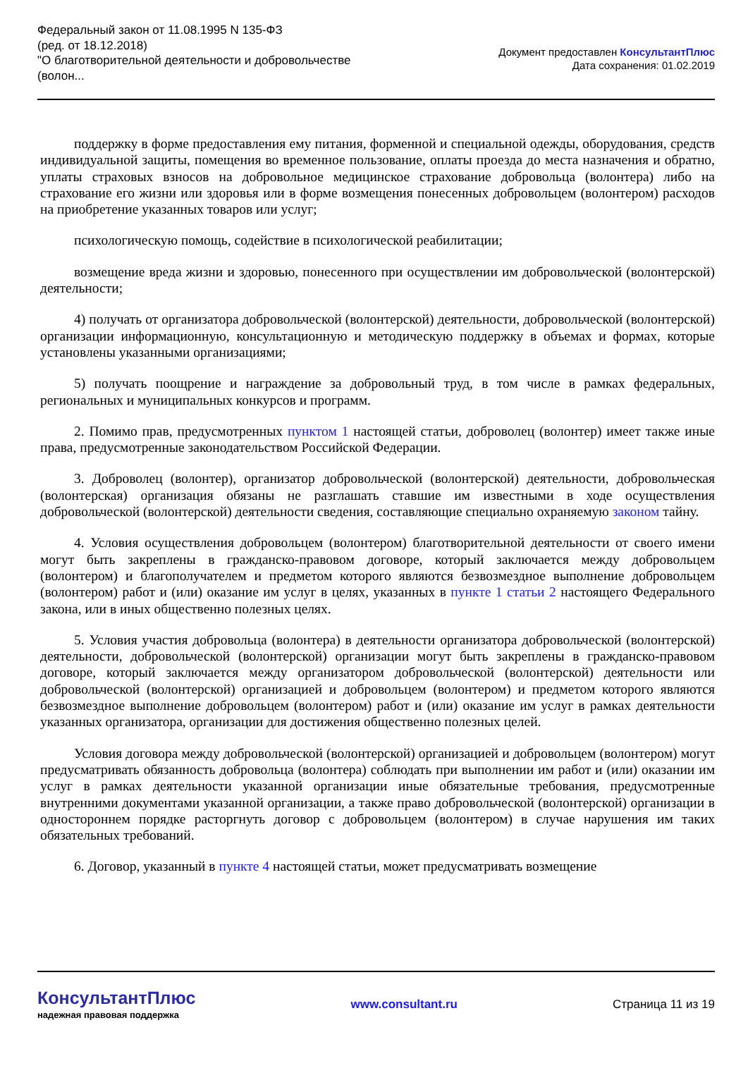Федеральный закон от 11.08.1995 N 135-ФЗ
(ред. от 18.12.2018)
"О благотворительной деятельности и добровольчестве (волон...
Документ предоставлен КонсультантПлюс
Дата сохранения: 01.02.2019
поддержку в форме предоставления ему питания, форменной и специальной одежды, оборудования, средств индивидуальной защиты, помещения во временное пользование, оплаты проезда до места назначения и обратно, уплаты страховых взносов на добровольное медицинское страхование добровольца (волонтера) либо на страхование его жизни или здоровья или в форме возмещения понесенных добровольцем (волонтером) расходов на приобретение указанных товаров или услуг;
психологическую помощь, содействие в психологической реабилитации;
возмещение вреда жизни и здоровью, понесенного при осуществлении им добровольческой (волонтерской) деятельности;
4) получать от организатора добровольческой (волонтерской) деятельности, добровольческой (волонтерской) организации информационную, консультационную и методическую поддержку в объемах и формах, которые установлены указанными организациями;
5) получать поощрение и награждение за добровольный труд, в том числе в рамках федеральных, региональных и муниципальных конкурсов и программ.
2. Помимо прав, предусмотренных пунктом 1 настоящей статьи, доброволец (волонтер) имеет также иные права, предусмотренные законодательством Российской Федерации.
3. Доброволец (волонтер), организатор добровольческой (волонтерской) деятельности, добровольческая (волонтерская) организация обязаны не разглашать ставшие им известными в ходе осуществления добровольческой (волонтерской) деятельности сведения, составляющие специально охраняемую законом тайну.
4. Условия осуществления добровольцем (волонтером) благотворительной деятельности от своего имени могут быть закреплены в гражданско-правовом договоре, который заключается между добровольцем (волонтером) и благополучателем и предметом которого являются безвозмездное выполнение добровольцем (волонтером) работ и (или) оказание им услуг в целях, указанных в пункте 1 статьи 2 настоящего Федерального закона, или в иных общественно полезных целях.
5. Условия участия добровольца (волонтера) в деятельности организатора добровольческой (волонтерской) деятельности, добровольческой (волонтерской) организации могут быть закреплены в гражданско-правовом договоре, который заключается между организатором добровольческой (волонтерской) деятельности или добровольческой (волонтерской) организацией и добровольцем (волонтером) и предметом которого являются безвозмездное выполнение добровольцем (волонтером) работ и (или) оказание им услуг в рамках деятельности указанных организатора, организации для достижения общественно полезных целей.
Условия договора между добровольческой (волонтерской) организацией и добровольцем (волонтером) могут предусматривать обязанность добровольца (волонтера) соблюдать при выполнении им работ и (или) оказании им услуг в рамках деятельности указанной организации иные обязательные требования, предусмотренные внутренними документами указанной организации, а также право добровольческой (волонтерской) организации в одностороннем порядке расторгнуть договор с добровольцем (волонтером) в случае нарушения им таких обязательных требований.
6. Договор, указанный в пункте 4 настоящей статьи, может предусматривать возмещение
КонсультантПлюс
надежная правовая поддержка
www.consultant.ru Страница 11 из 19